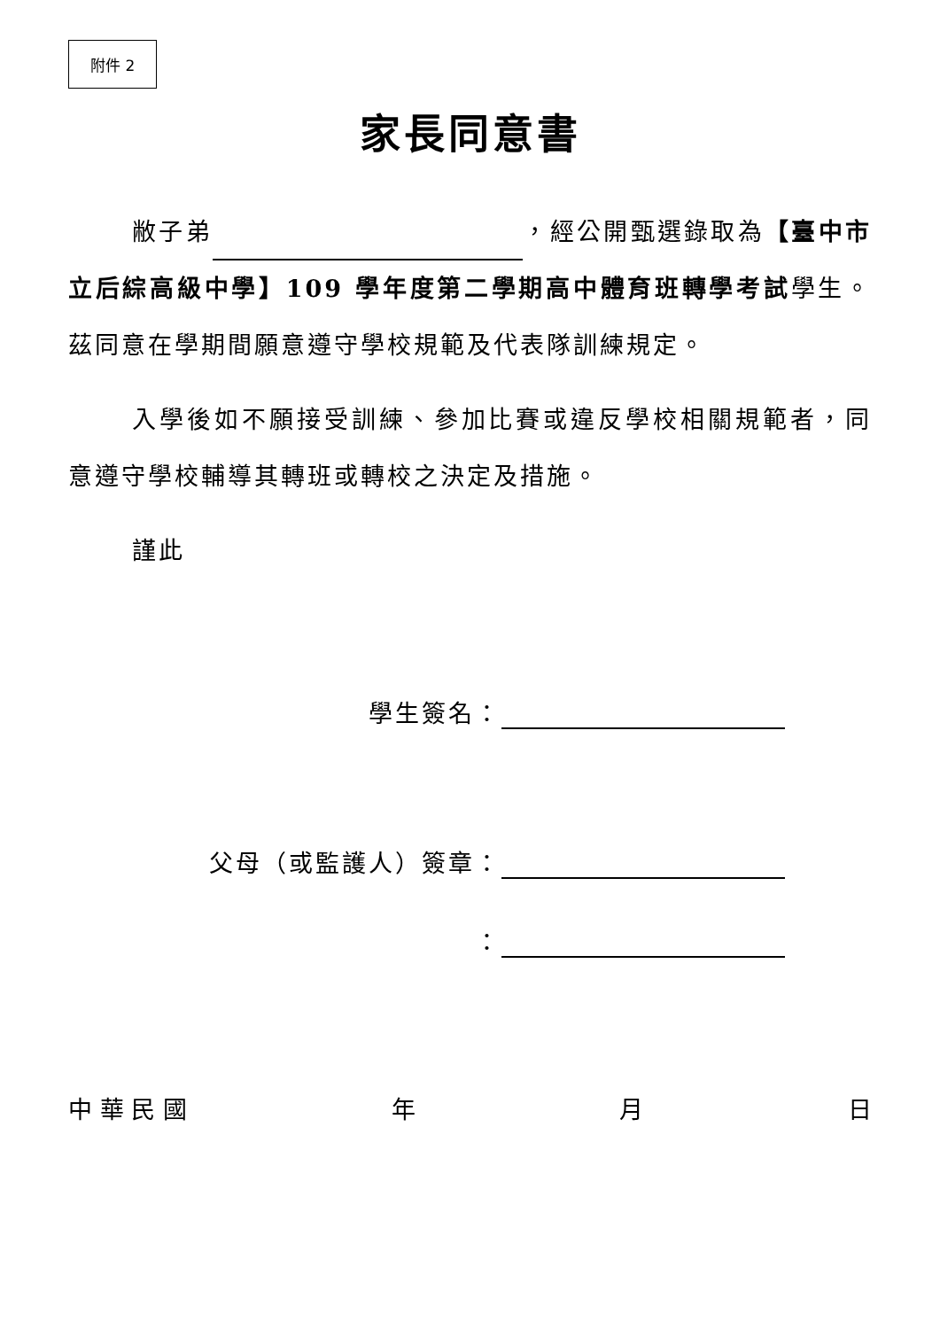附件 2
家長同意書
敝子弟 ，經公開甄選錄取為【臺中市立后綜高級中學】109 學年度第二學期高中體育班轉學考試學生。茲同意在學期間願意遵守學校規範及代表隊訓練規定。
入學後如不願接受訓練、參加比賽或違反學校相關規範者，同意遵守學校輔導其轉班或轉校之決定及措施。
謹此
學生簽名：
父母（或監護人）簽章：
：
中 華 民 國 年 月 日